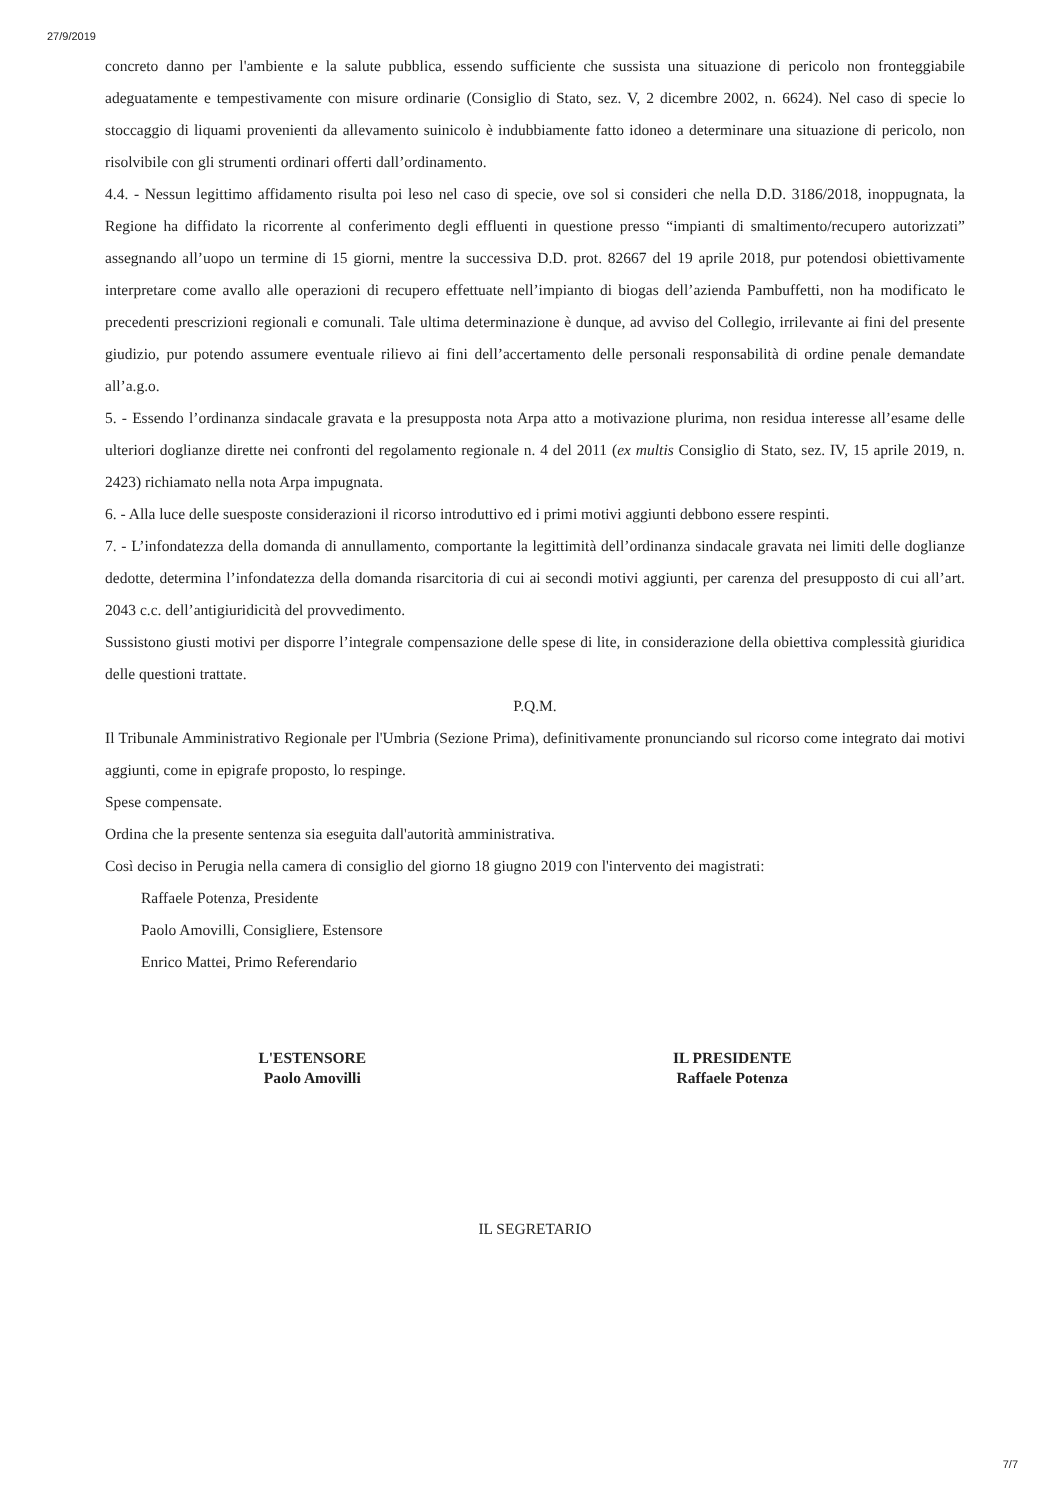27/9/2019
concreto danno per l'ambiente e la salute pubblica, essendo sufficiente che sussista una situazione di pericolo non fronteggiabile adeguatamente e tempestivamente con misure ordinarie (Consiglio di Stato, sez. V, 2 dicembre 2002, n. 6624). Nel caso di specie lo stoccaggio di liquami provenienti da allevamento suinicolo è indubbiamente fatto idoneo a determinare una situazione di pericolo, non risolvibile con gli strumenti ordinari offerti dall’ordinamento.
4.4. - Nessun legittimo affidamento risulta poi leso nel caso di specie, ove sol si consideri che nella D.D. 3186/2018, inoppugnata, la Regione ha diffidato la ricorrente al conferimento degli effluenti in questione presso “impianti di smaltimento/recupero autorizzati” assegnando all’uopo un termine di 15 giorni, mentre la successiva D.D. prot. 82667 del 19 aprile 2018, pur potendosi obiettivamente interpretare come avallo alle operazioni di recupero effettuate nell’impianto di biogas dell’azienda Pambuffetti, non ha modificato le precedenti prescrizioni regionali e comunali. Tale ultima determinazione è dunque, ad avviso del Collegio, irrilevante ai fini del presente giudizio, pur potendo assumere eventuale rilievo ai fini dell’accertamento delle personali responsabilità di ordine penale demandate all’a.g.o.
5. - Essendo l’ordinanza sindacale gravata e la presupposta nota Arpa atto a motivazione plurima, non residua interesse all’esame delle ulteriori doglianze dirette nei confronti del regolamento regionale n. 4 del 2011 (ex multis Consiglio di Stato, sez. IV, 15 aprile 2019, n. 2423) richiamato nella nota Arpa impugnata.
6. - Alla luce delle suesposte considerazioni il ricorso introduttivo ed i primi motivi aggiunti debbono essere respinti.
7. - L’infondatezza della domanda di annullamento, comportante la legittimità dell’ordinanza sindacale gravata nei limiti delle doglianze dedotte, determina l’infondatezza della domanda risarcitoria di cui ai secondi motivi aggiunti, per carenza del presupposto di cui all’art. 2043 c.c. dell’antigiuridicità del provvedimento.
Sussistono giusti motivi per disporre l’integrale compensazione delle spese di lite, in considerazione della obiettiva complessità giuridica delle questioni trattate.
P.Q.M.
Il Tribunale Amministrativo Regionale per l'Umbria (Sezione Prima), definitivamente pronunciando sul ricorso come integrato dai motivi aggiunti, come in epigrafe proposto, lo respinge.
Spese compensate.
Ordina che la presente sentenza sia eseguita dall'autorità amministrativa.
Così deciso in Perugia nella camera di consiglio del giorno 18 giugno 2019 con l'intervento dei magistrati:
Raffaele Potenza, Presidente
Paolo Amovilli, Consigliere, Estensore
Enrico Mattei, Primo Referendario
L'ESTENSORE
Paolo Amovilli
IL PRESIDENTE
Raffaele Potenza
IL SEGRETARIO
7/7